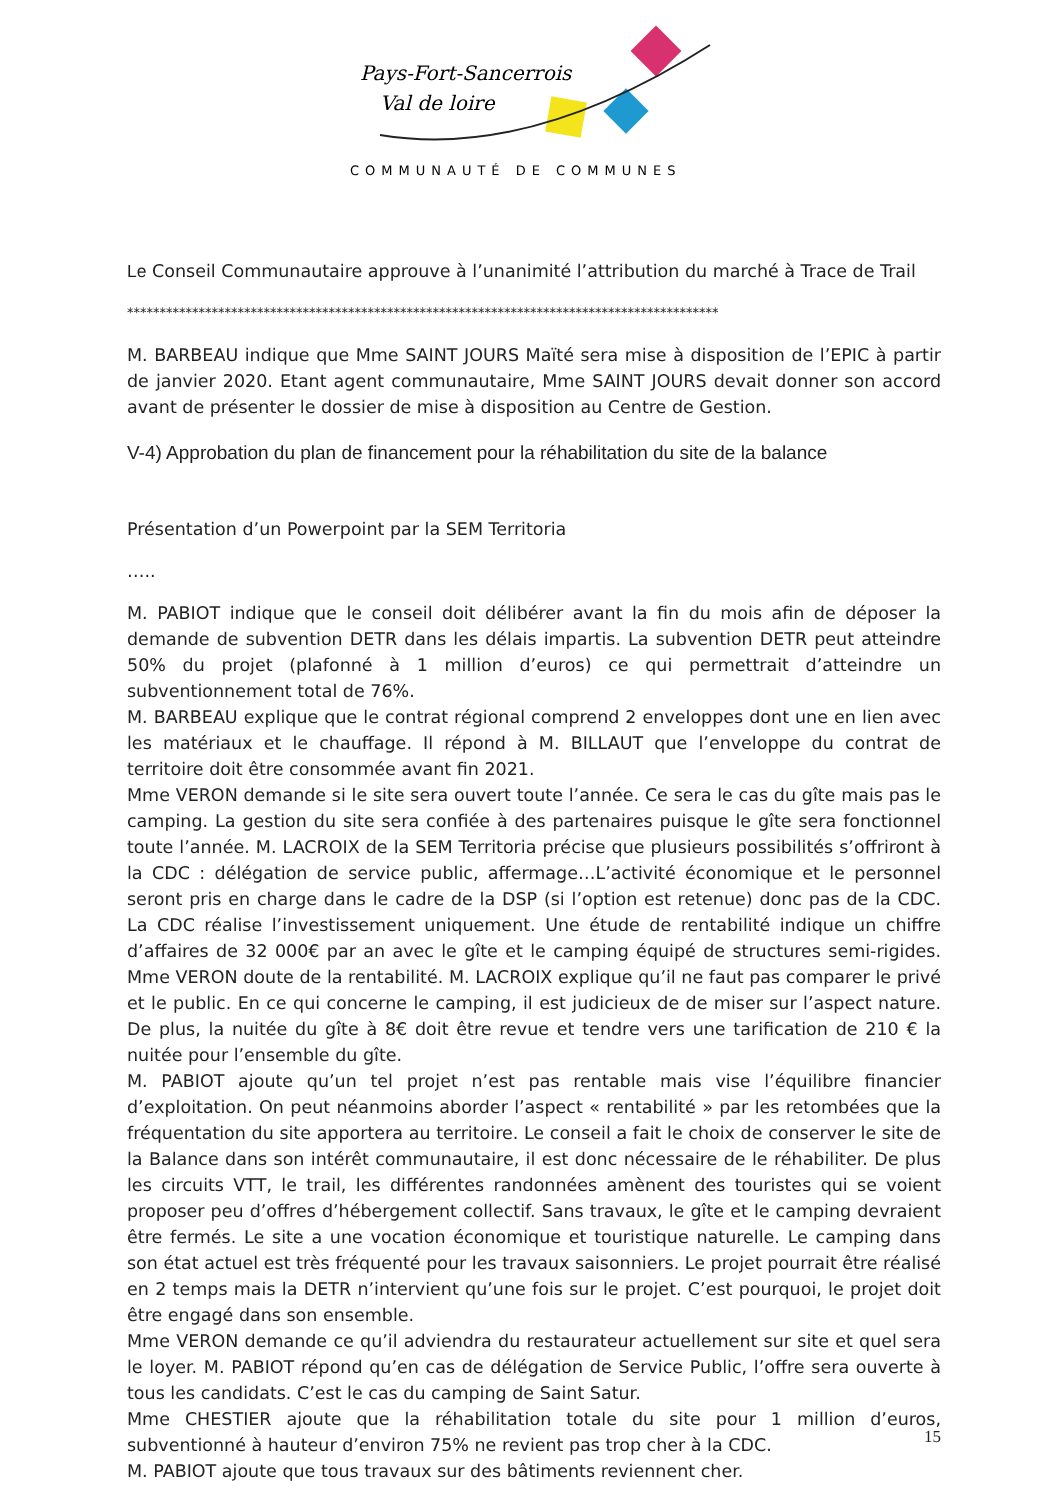Pays-Fort-Sancerrois
Val de loire
COMMUNAUTÉ DE COMMUNES
Le Conseil Communautaire approuve à l’unanimité l’attribution du marché à Trace de Trail
*******************************************************************************************
M. BARBEAU indique que Mme SAINT JOURS Maïté sera mise à disposition de l’EPIC à partir de janvier 2020. Etant agent communautaire, Mme SAINT JOURS devait donner son accord avant de présenter le dossier de mise à disposition au Centre de Gestion.
V-4) Approbation du plan de financement pour la réhabilitation du site de la balance
Présentation d’un Powerpoint par la SEM Territoria
…..
M. PABIOT indique que le conseil doit délibérer avant la fin du mois afin de déposer la demande de subvention DETR dans les délais impartis. La subvention DETR peut atteindre 50% du projet (plafonné à 1 million d’euros) ce qui permettrait d’atteindre un subventionnement total de 76%.
M. BARBEAU explique que le contrat régional comprend 2 enveloppes dont une en lien avec les matériaux et le chauffage. Il répond à M. BILLAUT que l’enveloppe du contrat de territoire doit être consommée avant fin 2021.
Mme VERON demande si le site sera ouvert toute l’année. Ce sera le cas du gîte mais pas le camping. La gestion du site sera confiée à des partenaires puisque le gîte sera fonctionnel toute l’année. M. LACROIX de la SEM Territoria précise que plusieurs possibilités s’offriront à la CDC : délégation de service public, affermage…L’activité économique et le personnel seront pris en charge dans le cadre de la DSP (si l’option est retenue) donc pas de la CDC. La CDC réalise l’investissement uniquement. Une étude de rentabilité indique un chiffre d’affaires de 32 000€ par an avec le gîte et le camping équipé de structures semi-rigides. Mme VERON doute de la rentabilité. M. LACROIX explique qu’il ne faut pas comparer le privé et le public. En ce qui concerne le camping, il est judicieux de de miser sur l’aspect nature. De plus, la nuitée du gîte à 8€ doit être revue et tendre vers une tarification de 210 € la nuitée pour l’ensemble du gîte.
M. PABIOT ajoute qu’un tel projet n’est pas rentable mais vise l’équilibre financier d’exploitation. On peut néanmoins aborder l’aspect « rentabilité » par les retombées que la fréquentation du site apportera au territoire. Le conseil a fait le choix de conserver le site de la Balance dans son intérêt communautaire, il est donc nécessaire de le réhabiliter. De plus les circuits VTT, le trail, les différentes randonnées amènent des touristes qui se voient proposer peu d’offres d’hébergement collectif. Sans travaux, le gîte et le camping devraient être fermés. Le site a une vocation économique et touristique naturelle. Le camping dans son état actuel est très fréquenté pour les travaux saisonniers. Le projet pourrait être réalisé en 2 temps mais la DETR n’intervient qu’une fois sur le projet. C’est pourquoi, le projet doit être engagé dans son ensemble.
Mme VERON demande ce qu’il adviendra du restaurateur actuellement sur site et quel sera le loyer. M. PABIOT répond qu’en cas de délégation de Service Public, l’offre sera ouverte à tous les candidats. C’est le cas du camping de Saint Satur.
Mme CHESTIER ajoute que la réhabilitation totale du site pour 1 million d’euros, subventionné à hauteur d’environ 75% ne revient pas trop cher à la CDC.
M. PABIOT ajoute que tous travaux sur des bâtiments reviennent cher.
15